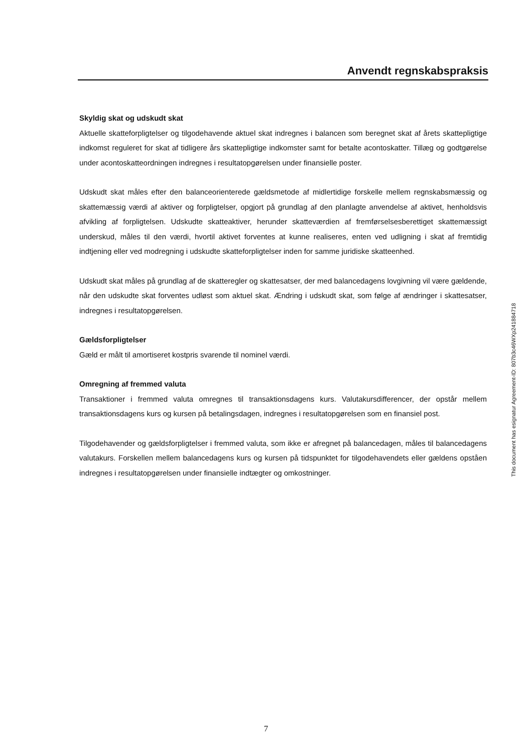Anvendt regnskabspraksis
Skyldig skat og udskudt skat
Aktuelle skatteforpligtelser og tilgodehavende aktuel skat indregnes i balancen som beregnet skat af årets skattepligtige indkomst reguleret for skat af tidligere års skattepligtige indkomster samt for betalte acontoskatter. Tillæg og godtgørelse under acontoskatteordningen indregnes i resultatopgørelsen under finansielle poster.
Udskudt skat måles efter den balanceorienterede gældsmetode af midlertidige forskelle mellem regnskabsmæssig og skattemæssig værdi af aktiver og forpligtelser, opgjort på grundlag af den planlagte anvendelse af aktivet, henholdsvis afvikling af forpligtelsen. Udskudte skatteaktiver, herunder skatteværdien af fremførselsesberettiget skattemæssigt underskud, måles til den værdi, hvortil aktivet forventes at kunne realiseres, enten ved udligning i skat af fremtidig indtjening eller ved modregning i udskudte skatteforpligtelser inden for samme juridiske skatteenhed.
Udskudt skat måles på grundlag af de skatteregler og skattesatser, der med balancedagens lovgivning vil være gældende, når den udskudte skat forventes udløst som aktuel skat. Ændring i udskudt skat, som følge af ændringer i skattesatser, indregnes i resultatopgørelsen.
Gældsforpligtelser
Gæld er målt til amortiseret kostpris svarende til nominel værdi.
Omregning af fremmed valuta
Transaktioner i fremmed valuta omregnes til transaktionsdagens kurs. Valutakursdifferencer, der opstår mellem transaktionsdagens kurs og kursen på betalingsdagen, indregnes i resultatopgørelsen som en finansiel post.
Tilgodehavender og gældsforpligtelser i fremmed valuta, som ikke er afregnet på balancedagen, måles til balancedagens valutakurs. Forskellen mellem balancedagens kurs og kursen på tidspunktet for tilgodehavendets eller gældens opståen indregnes i resultatopgørelsen under finansielle indtægter og omkostninger.
This document has esignatur Agreement-ID: 807b3c46WXp241884718
7